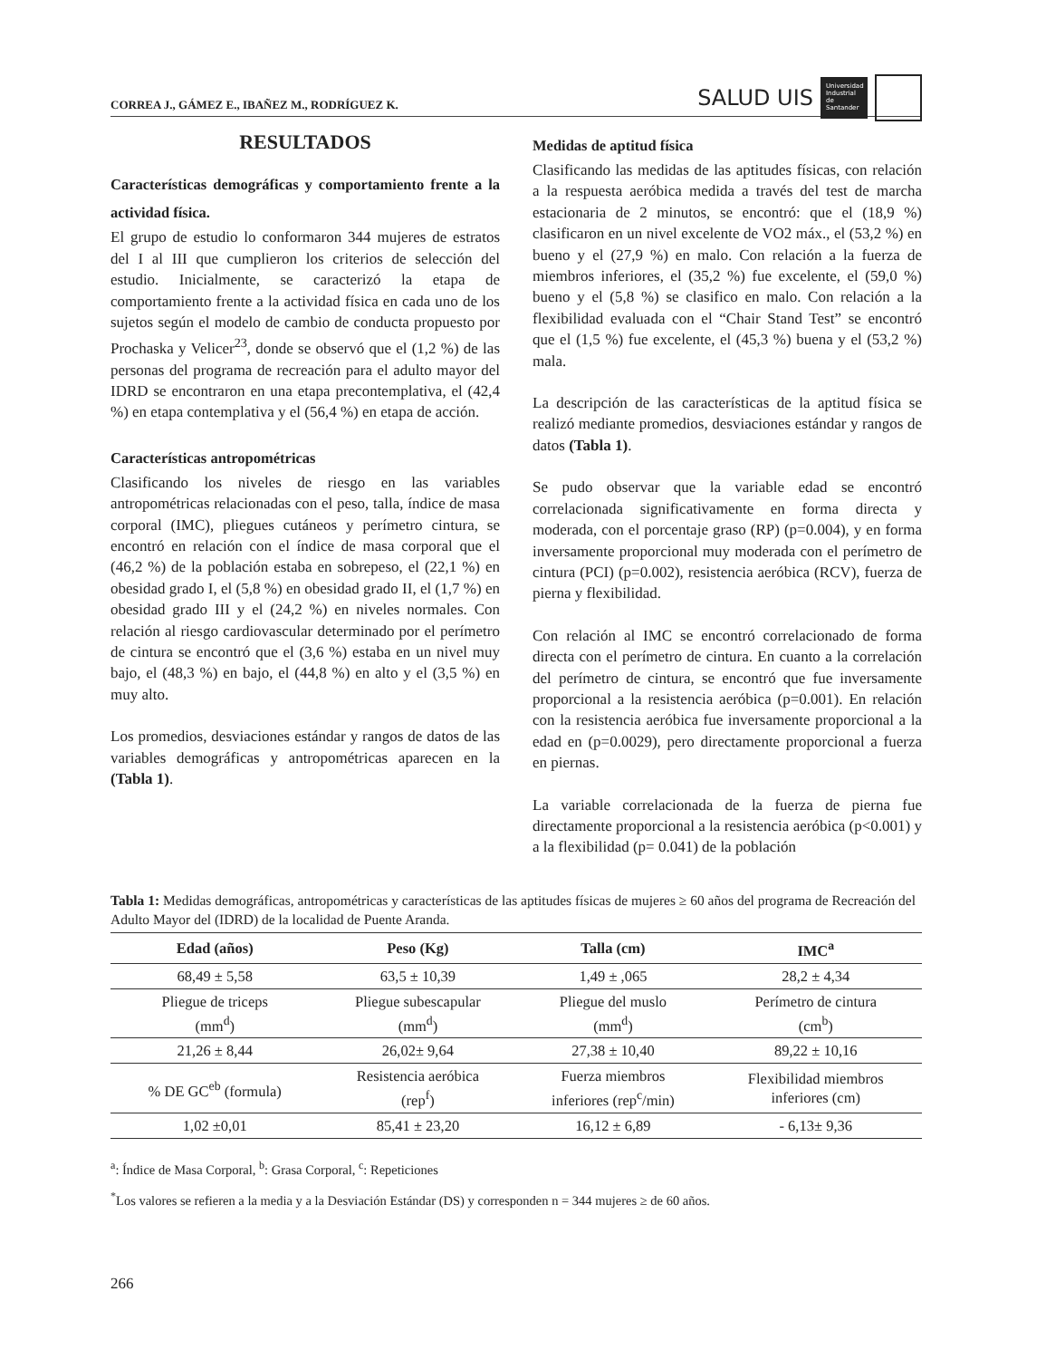CORREA J., GÁMEZ E., IBAÑEZ M., RODRÍGUEZ K.
SALUD UIS
Universidad Industrial de Santander
RESULTADOS
Características demográficas y comportamiento frente a la actividad física.
El grupo de estudio lo conformaron 344 mujeres de estratos del I al III que cumplieron los criterios de selección del estudio. Inicialmente, se caracterizó la etapa de comportamiento frente a la actividad física en cada uno de los sujetos según el modelo de cambio de conducta propuesto por Prochaska y Velicer<sup>23</sup>, donde se observó que el (1,2 %) de las personas del programa de recreación para el adulto mayor del IDRD se encontraron en una etapa precontemplativa, el (42,4 %) en etapa contemplativa y el (56,4 %) en etapa de acción.
Características antropométricas
Clasificando los niveles de riesgo en las variables antropométricas relacionadas con el peso, talla, índice de masa corporal (IMC), pliegues cutáneos y perímetro cintura, se encontró en relación con el índice de masa corporal que el (46,2 %) de la población estaba en sobrepeso, el (22,1 %) en obesidad grado I, el (5,8 %) en obesidad grado II, el (1,7 %) en obesidad grado III y el (24,2 %) en niveles normales. Con relación al riesgo cardiovascular determinado por el perímetro de cintura se encontró que el (3,6 %) estaba en un nivel muy bajo, el (48,3 %) en bajo, el (44,8 %) en alto y el (3,5 %) en muy alto.
Los promedios, desviaciones estándar y rangos de datos de las variables demográficas y antropométricas aparecen en la (Tabla 1).
Medidas de aptitud física
Clasificando las medidas de las aptitudes físicas, con relación a la respuesta aeróbica medida a través del test de marcha estacionaria de 2 minutos, se encontró: que el (18,9 %) clasificaron en un nivel excelente de VO2 máx., el (53,2 %) en bueno y el (27,9 %) en malo. Con relación a la fuerza de miembros inferiores, el (35,2 %) fue excelente, el (59,0 %) bueno y el (5,8 %) se clasifico en malo. Con relación a la flexibilidad evaluada con el “Chair Stand Test” se encontró que el (1,5 %) fue excelente, el (45,3 %) buena y el (53,2 %) mala.
La descripción de las características de la aptitud física se realizó mediante promedios, desviaciones estándar y rangos de datos (Tabla 1).
Se pudo observar que la variable edad se encontró correlacionada significativamente en forma directa y moderada, con el porcentaje graso (RP) (p=0.004), y en forma inversamente proporcional muy moderada con el perímetro de cintura (PCI) (p=0.002), resistencia aeróbica (RCV), fuerza de pierna y flexibilidad.
Con relación al IMC se encontró correlacionado de forma directa con el perímetro de cintura. En cuanto a la correlación del perímetro de cintura, se encontró que fue inversamente proporcional a la resistencia aeróbica (p=0.001). En relación con la resistencia aeróbica fue inversamente proporcional a la edad en (p=0.0029), pero directamente proporcional a fuerza en piernas.
La variable correlacionada de la fuerza de pierna fue directamente proporcional a la resistencia aeróbica (p<0.001) y a la flexibilidad (p= 0.041) de la población
Tabla 1: Medidas demográficas, antropométricas y características de las aptitudes físicas de mujeres ≥ 60 años del programa de Recreación del Adulto Mayor del (IDRD) de la localidad de Puente Aranda.
| Edad (años) | Peso (Kg) | Talla (cm) | IMC<sup>a</sup> |
| --- | --- | --- | --- |
| 68,49 ± 5,58 | 63,5 ± 10,39 | 1,49 ± ,065 | 28,2 ± 4,34 |
| Pliegue de triceps (mm<sup>d</sup>) | Pliegue subescapular (mm<sup>d</sup>) | Pliegue del muslo (mm<sup>d</sup>) | Perímetro de cintura (cm<sup>b</sup>) |
| 21,26 ± 8,44 | 26,02± 9,64 | 27,38 ± 10,40 | 89,22 ± 10,16 |
| % DE GC<sup>eb</sup> (formula) | Resistencia aeróbica (rep<sup>f</sup>) | Fuerza miembros inferiores (rep<sup>c</sup>/min) | Flexibilidad miembros inferiores (cm) |
| 1,02 ±0,01 | 85,41 ± 23,20 | 16,12 ± 6,89 | - 6,13± 9,36 |
<sup>a</sup>: Índice de Masa Corporal, <sup>b</sup>: Grasa Corporal, <sup>c</sup>: Repeticiones
<sup>*</sup> Los valores se refieren a la media y a la Desviación Estándar (DS) y corresponden n = 344 mujeres ≥ de 60 años.
266